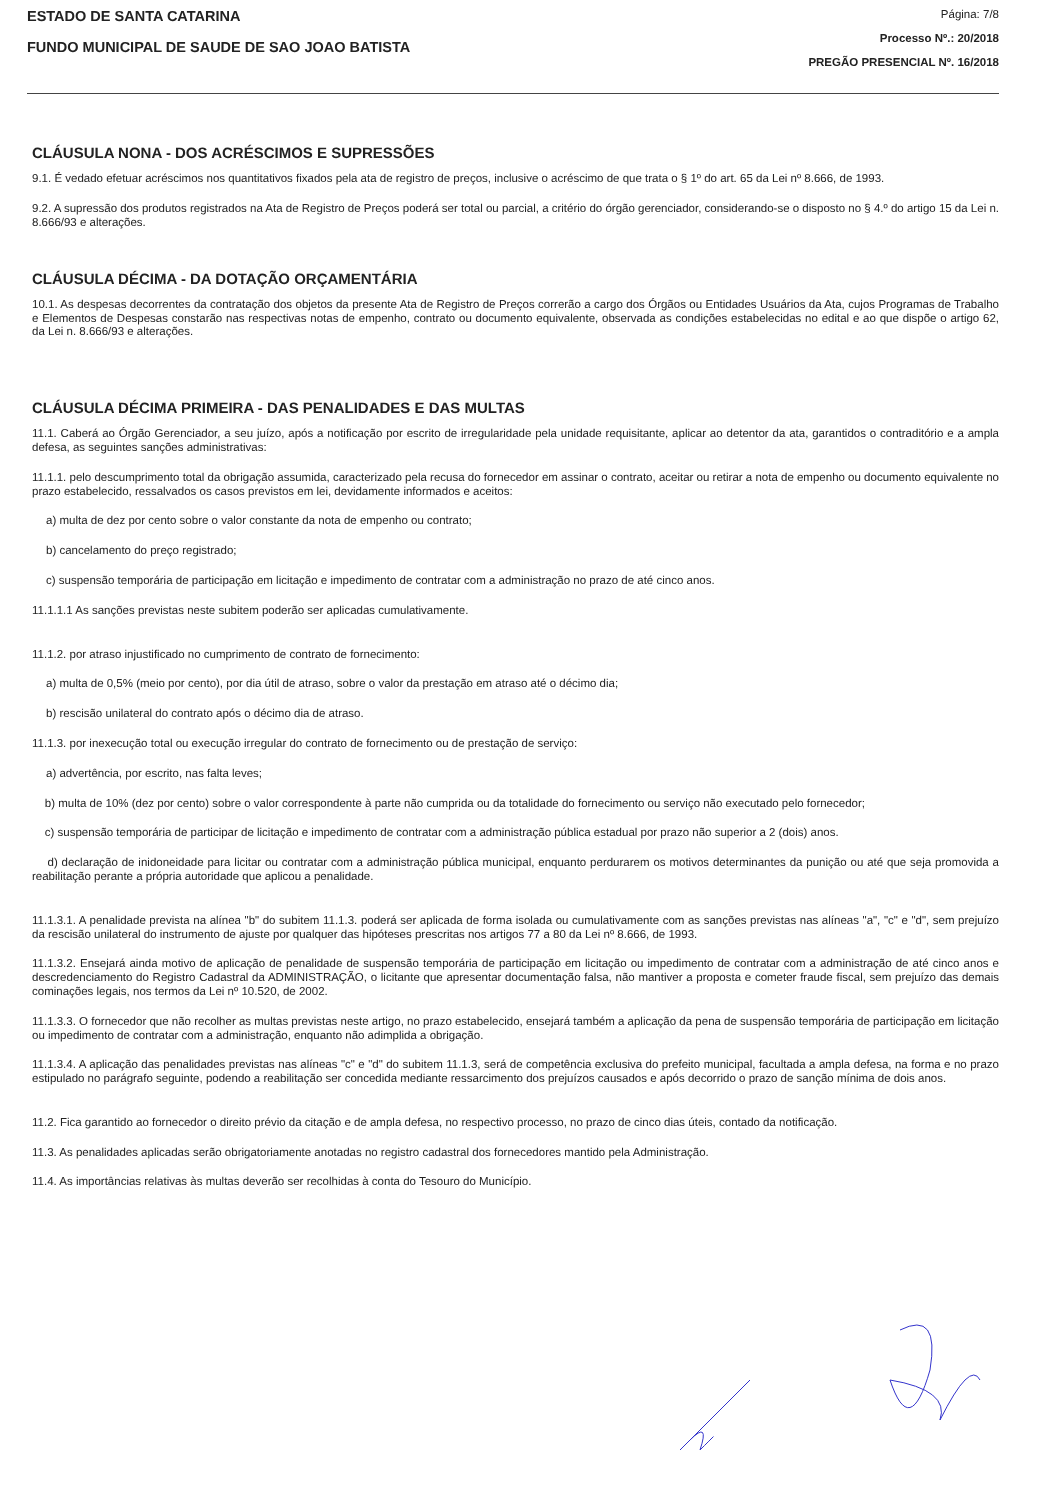ESTADO DE SANTA CATARINA
FUNDO MUNICIPAL DE SAUDE DE SAO JOAO BATISTA
Página: 7/8
Processo Nº.: 20/2018
PREGÃO PRESENCIAL Nº. 16/2018
CLÁUSULA NONA - DOS ACRÉSCIMOS E SUPRESSÕES
9.1. É vedado efetuar acréscimos nos quantitativos fixados pela ata de registro de preços, inclusive o acréscimo de que trata o § 1º do art. 65 da Lei nº 8.666, de 1993.
9.2. A supressão dos produtos registrados na Ata de Registro de Preços poderá ser total ou parcial, a critério do órgão gerenciador, considerando-se o disposto no § 4.º do artigo 15 da Lei n. 8.666/93 e alterações.
CLÁUSULA DÉCIMA - DA DOTAÇÃO ORÇAMENTÁRIA
10.1. As despesas decorrentes da contratação dos objetos da presente Ata de Registro de Preços correrão a cargo dos Órgãos ou Entidades Usuários da Ata, cujos Programas de Trabalho e Elementos de Despesas constarão nas respectivas notas de empenho, contrato ou documento equivalente, observada as condições estabelecidas no edital e ao que dispõe o artigo 62, da Lei n. 8.666/93 e alterações.
CLÁUSULA DÉCIMA PRIMEIRA - DAS PENALIDADES E DAS MULTAS
11.1. Caberá ao Órgão Gerenciador, a seu juízo, após a notificação por escrito de irregularidade pela unidade requisitante, aplicar ao detentor da ata, garantidos o contraditório e a ampla defesa, as seguintes sanções administrativas:
11.1.1. pelo descumprimento total da obrigação assumida, caracterizado pela recusa do fornecedor em assinar o contrato, aceitar ou retirar a nota de empenho ou documento equivalente no prazo estabelecido, ressalvados os casos previstos em lei, devidamente informados e aceitos:
a) multa de dez por cento sobre o valor constante da nota de empenho ou contrato;
b) cancelamento do preço registrado;
c) suspensão temporária de participação em licitação e impedimento de contratar com a administração no prazo de até cinco anos.
11.1.1.1 As sanções previstas neste subitem poderão ser aplicadas cumulativamente.
11.1.2. por atraso injustificado no cumprimento de contrato de fornecimento:
a) multa de 0,5% (meio por cento), por dia útil de atraso, sobre o valor da prestação em atraso até o décimo dia;
b) rescisão unilateral do contrato após o décimo dia de atraso.
11.1.3. por inexecução total ou execução irregular do contrato de fornecimento ou de prestação de serviço:
a) advertência, por escrito, nas falta leves;
b) multa de 10% (dez por cento) sobre o valor correspondente à parte não cumprida ou da totalidade do fornecimento ou serviço não executado pelo fornecedor;
c) suspensão temporária de participar de licitação e impedimento de contratar com a administração pública estadual por prazo não superior a 2 (dois) anos.
d) declaração de inidoneidade para licitar ou contratar com a administração pública municipal, enquanto perdurarem os motivos determinantes da punição ou até que seja promovida a reabilitação perante a própria autoridade que aplicou a penalidade.
11.1.3.1. A penalidade prevista na alínea "b" do subitem 11.1.3. poderá ser aplicada de forma isolada ou cumulativamente com as sanções previstas nas alíneas "a", "c" e "d", sem prejuízo da rescisão unilateral do instrumento de ajuste por qualquer das hipóteses prescritas nos artigos 77 a 80 da Lei nº 8.666, de 1993.
11.1.3.2. Ensejará ainda motivo de aplicação de penalidade de suspensão temporária de participação em licitação ou impedimento de contratar com a administração de até cinco anos e descredenciamento do Registro Cadastral da ADMINISTRAÇÃO, o licitante que apresentar documentação falsa, não mantiver a proposta e cometer fraude fiscal, sem prejuízo das demais cominações legais, nos termos da Lei nº 10.520, de 2002.
11.1.3.3. O fornecedor que não recolher as multas previstas neste artigo, no prazo estabelecido, ensejará também a aplicação da pena de suspensão temporária de participação em licitação ou impedimento de contratar com a administração, enquanto não adimplida a obrigação.
11.1.3.4. A aplicação das penalidades previstas nas alíneas "c" e "d" do subitem 11.1.3, será de competência exclusiva do prefeito municipal, facultada a ampla defesa, na forma e no prazo estipulado no parágrafo seguinte, podendo a reabilitação ser concedida mediante ressarcimento dos prejuízos causados e após decorrido o prazo de sanção mínima de dois anos.
11.2. Fica garantido ao fornecedor o direito prévio da citação e de ampla defesa, no respectivo processo, no prazo de cinco dias úteis, contado da notificação.
11.3. As penalidades aplicadas serão obrigatoriamente anotadas no registro cadastral dos fornecedores mantido pela Administração.
11.4. As importâncias relativas às multas deverão ser recolhidas à conta do Tesouro do Município.